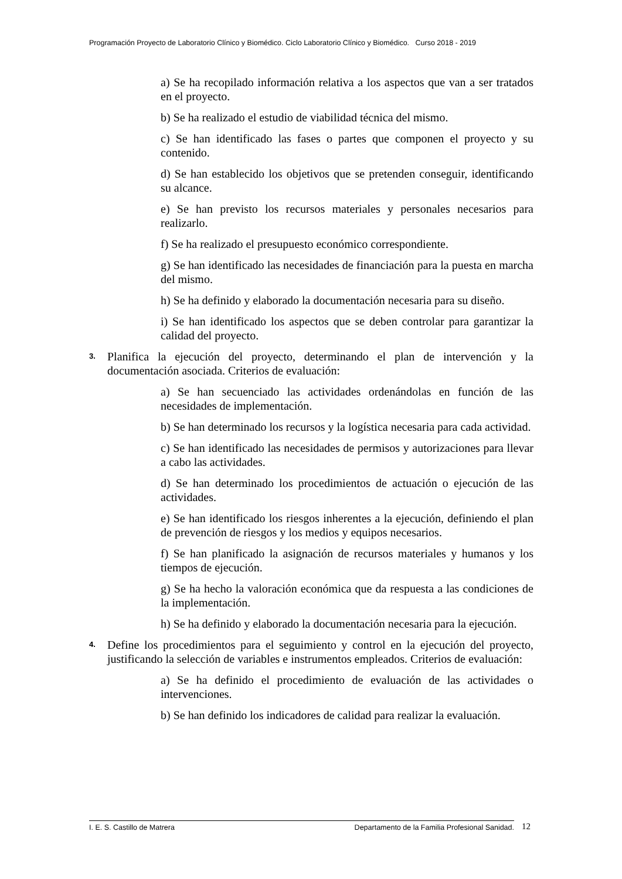Programación Proyecto de Laboratorio Clínico y Biomédico. Ciclo Laboratorio Clínico y Biomédico. Curso 2018 - 2019
a) Se ha recopilado información relativa a los aspectos que van a ser tratados en el proyecto.
b) Se ha realizado el estudio de viabilidad técnica del mismo.
c) Se han identificado las fases o partes que componen el proyecto y su contenido.
d) Se han establecido los objetivos que se pretenden conseguir, identificando su alcance.
e) Se han previsto los recursos materiales y personales necesarios para realizarlo.
f) Se ha realizado el presupuesto económico correspondiente.
g) Se han identificado las necesidades de financiación para la puesta en marcha del mismo.
h) Se ha definido y elaborado la documentación necesaria para su diseño.
i) Se han identificado los aspectos que se deben controlar para garantizar la calidad del proyecto.
3.
Planifica la ejecución del proyecto, determinando el plan de intervención y la documentación asociada. Criterios de evaluación:
a) Se han secuenciado las actividades ordenándolas en función de las necesidades de implementación.
b) Se han determinado los recursos y la logística necesaria para cada actividad.
c) Se han identificado las necesidades de permisos y autorizaciones para llevar a cabo las actividades.
d) Se han determinado los procedimientos de actuación o ejecución de las actividades.
e) Se han identificado los riesgos inherentes a la ejecución, definiendo el plan de prevención de riesgos y los medios y equipos necesarios.
f) Se han planificado la asignación de recursos materiales y humanos y los tiempos de ejecución.
g) Se ha hecho la valoración económica que da respuesta a las condiciones de la implementación.
h) Se ha definido y elaborado la documentación necesaria para la ejecución.
4.
Define los procedimientos para el seguimiento y control en la ejecución del proyecto, justificando la selección de variables e instrumentos empleados. Criterios de evaluación:
a) Se ha definido el procedimiento de evaluación de las actividades o intervenciones.
b) Se han definido los indicadores de calidad para realizar la evaluación.
I. E. S. Castillo de Matrera Departamento de la Familia Profesional Sanidad. 12